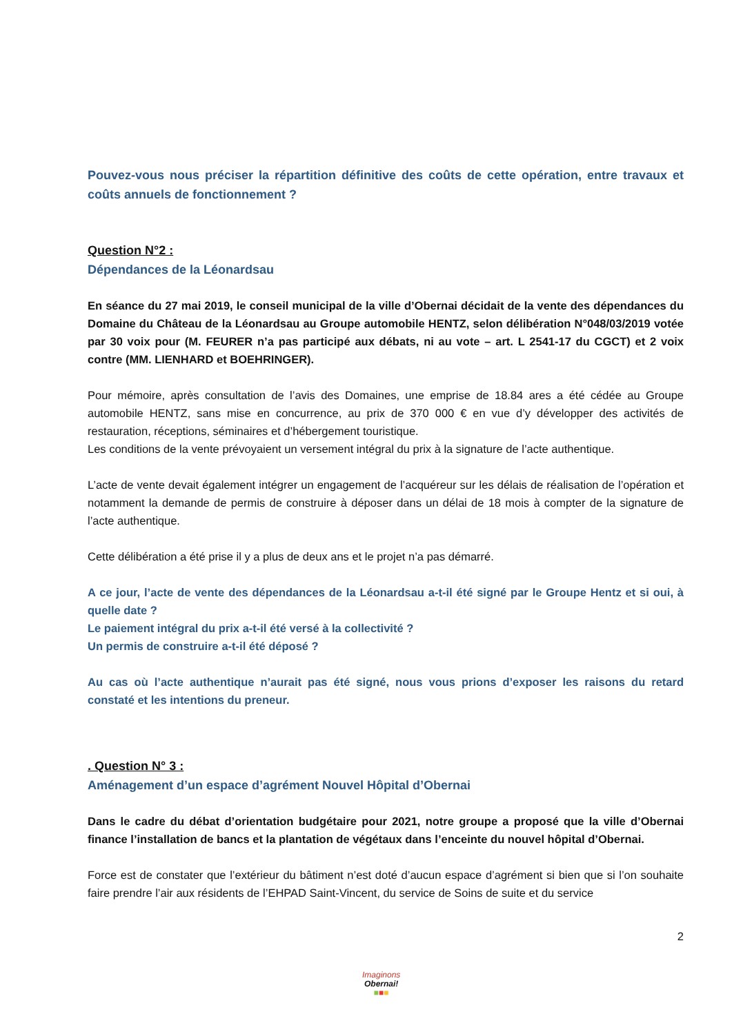Pouvez-vous nous préciser la répartition définitive des coûts de cette opération, entre travaux et coûts annuels de fonctionnement ?
Question N°2 :
Dépendances de la Léonardsau
En séance du 27 mai 2019, le conseil municipal de la ville d’Obernai décidait de la vente des dépendances du Domaine du Château de la Léonardsau au Groupe automobile HENTZ, selon délibération N°048/03/2019 votée par 30 voix pour (M. FEURER n’a pas participé aux débats, ni au vote – art. L 2541-17 du CGCT) et 2 voix contre (MM. LIENHARD et BOEHRINGER).
Pour mémoire, après consultation de l’avis des Domaines, une emprise de 18.84 ares a été cédée au Groupe automobile HENTZ, sans mise en concurrence, au prix de 370 000 € en vue d’y développer des activités de restauration, réceptions, séminaires et d’hébergement touristique.
Les conditions de la vente prévoyaient un versement intégral du prix à la signature de l’acte authentique.
L’acte de vente devait également intégrer un engagement de l’acquéreur sur les délais de réalisation de l’opération et notamment la demande de permis de construire à déposer dans un délai de 18 mois à compter de la signature de l’acte authentique.
Cette délibération a été prise il y a plus de deux ans et le projet n’a pas démarré.
A ce jour, l’acte de vente des dépendances de la Léonardsau a-t-il été signé par le Groupe Hentz et si oui, à quelle date ?
Le paiement intégral du prix a-t-il été versé à la collectivité ?
Un permis de construire a-t-il été déposé ?
Au cas où l’acte authentique n’aurait pas été signé, nous vous prions d’exposer les raisons du retard constaté et les intentions du preneur.
. Question N° 3 :
Aménagement d’un espace d’agrément Nouvel Hôpital d’Obernai
Dans le cadre du débat d’orientation budgétaire pour 2021, notre groupe a proposé que la ville d’Obernai finance l’installation de bancs et la plantation de végétaux dans l’enceinte du nouvel hôpital d’Obernai.
Force est de constater que l’extérieur du bâtiment n’est doté d’aucun espace d’agrément si bien que si l’on souhaite faire prendre l’air aux résidents de l’EHPAD Saint-Vincent, du service de Soins de suite et du service
2
Imaginons
Obernai!
■■■